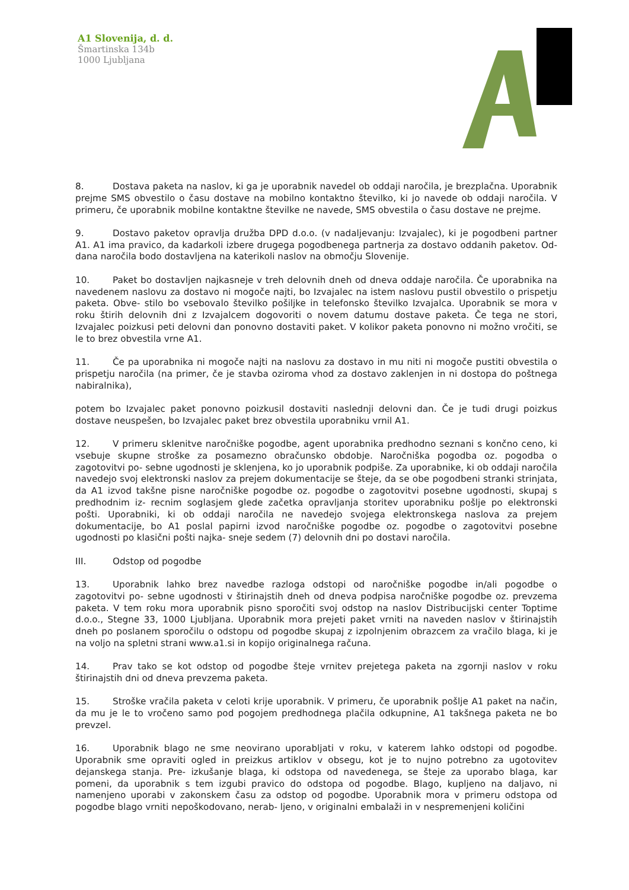A1 Slovenija, d. d.
Šmartinska 134b
1000 Ljubljana
8. Dostava paketa na naslov, ki ga je uporabnik navedel ob oddaji naročila, je brezplačna. Uporabnik prejme SMS obvestilo o času dostave na mobilno kontaktno številko, ki jo navede ob oddaji naročila. V primeru, če uporabnik mobilne kontaktne številke ne navede, SMS obvestila o času dostave ne prejme.
9. Dostavo paketov opravlja družba DPD d.o.o. (v nadaljevanju: Izvajalec), ki je pogodbeni partner A1. A1 ima pravico, da kadarkoli izbere drugega pogodbenega partnerja za dostavo oddanih paketov. Od- dana naročila bodo dostavljena na katerikoli naslov na območju Slovenije.
10. Paket bo dostavljen najkasneje v treh delovnih dneh od dneva oddaje naročila. Če uporabnika na navedenem naslovu za dostavo ni mogoče najti, bo Izvajalec na istem naslovu pustil obvestilo o prispetju paketa. Obve- stilo bo vsebovalo številko pošiljke in telefonsko številko Izvajalca. Uporabnik se mora v roku štirih delovnih dni z Izvajalcem dogovoriti o novem datumu dostave paketa. Če tega ne stori, Izvajalec poizkusi peti delovni dan ponovno dostaviti paket. V kolikor paketa ponovno ni možno vročiti, se le to brez obvestila vrne A1.
11. Če pa uporabnika ni mogoče najti na naslovu za dostavo in mu niti ni mogoče pustiti obvestila o prispetju naročila (na primer, če je stavba oziroma vhod za dostavo zaklenjen in ni dostopa do poštnega nabiralnika),
potem bo Izvajalec paket ponovno poizkusil dostaviti naslednji delovni dan. Če je tudi drugi poizkus dostave neuspešen, bo Izvajalec paket brez obvestila uporabniku vrnil A1.
12. V primeru sklenitve naročniške pogodbe, agent uporabnika predhodno seznani s končno ceno, ki vsebuje skupne stroške za posamezno obračunsko obdobje. Naročniška pogodba oz. pogodba o zagotovitvi po- sebne ugodnosti je sklenjena, ko jo uporabnik podpiše. Za uporabnike, ki ob oddaji naročila navedejo svoj elektronski naslov za prejem dokumentacije se šteje, da se obe pogodbeni stranki strinjata, da A1 izvod takšne pisne naročniške pogodbe oz. pogodbe o zagotovitvi posebne ugodnosti, skupaj s predhodnim iz- recnim soglasjem glede začetka opravljanja storitev uporabniku pošlje po elektronski pošti. Uporabniki, ki ob oddaji naročila ne navedejo svojega elektronskega naslova za prejem dokumentacije, bo A1 poslal papirni izvod naročniške pogodbe oz. pogodbe o zagotovitvi posebne ugodnosti po klasični pošti najka- sneje sedem (7) delovnih dni po dostavi naročila.
III. Odstop od pogodbe
13. Uporabnik lahko brez navedbe razloga odstopi od naročniške pogodbe in/ali pogodbe o zagotovitvi po- sebne ugodnosti v štirinajstih dneh od dneva podpisa naročniške pogodbe oz. prevzema paketa. V tem roku mora uporabnik pisno sporočiti svoj odstop na naslov Distribucijski center Toptime d.o.o., Stegne 33, 1000 Ljubljana. Uporabnik mora prejeti paket vrniti na naveden naslov v štirinajstih dneh po poslanem sporočilu o odstopu od pogodbe skupaj z izpolnjenim obrazcem za vračilo blaga, ki je na voljo na spletni strani www.a1.si in kopijo originalnega računa.
14. Prav tako se kot odstop od pogodbe šteje vrnitev prejetega paketa na zgornji naslov v roku štirinajstih dni od dneva prevzema paketa.
15. Stroške vračila paketa v celoti krije uporabnik. V primeru, če uporabnik pošlje A1 paket na način, da mu je le to vročeno samo pod pogojem predhodnega plačila odkupnine, A1 takšnega paketa ne bo prevzel.
16. Uporabnik blago ne sme neovirano uporabljati v roku, v katerem lahko odstopi od pogodbe. Uporabnik sme opraviti ogled in preizkus artiklov v obsegu, kot je to nujno potrebno za ugotovitev dejanskega stanja. Pre- izkušanje blaga, ki odstopa od navedenega, se šteje za uporabo blaga, kar pomeni, da uporabnik s tem izgubi pravico do odstopa od pogodbe. Blago, kupljeno na daljavo, ni namenjeno uporabi v zakonskem času za odstop od pogodbe. Uporabnik mora v primeru odstopa od pogodbe blago vrniti nepoškodovano, nerab- ljeno, v originalni embalaži in v nespremenjeni količini